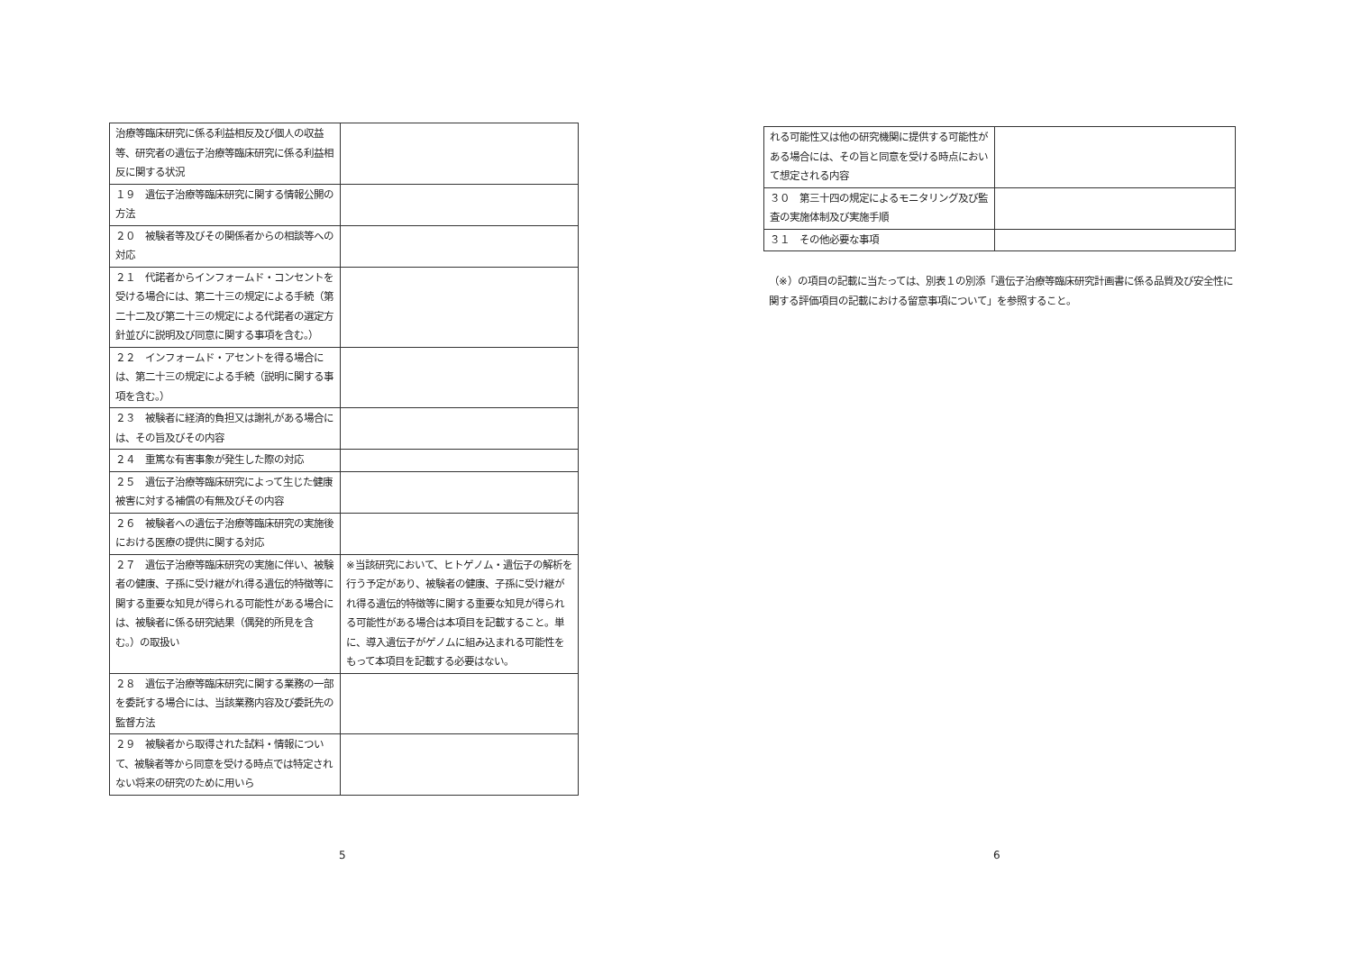| 治療等臨床研究に係る利益相反及び個人の収益等、研究者の遺伝子治療等臨床研究に係る利益相反に関する状況 | |
| １９ 遺伝子治療等臨床研究に関する情報公開の方法 | |
| ２０ 被験者等及びその関係者からの相談等への対応 | |
| ２１ 代諾者からインフォームド・コンセントを受ける場合には、第二十三の規定による手続（第二十二及び第二十三の規定による代諾者の選定方針並びに説明及び同意に関する事項を含む。） | |
| ２２ インフォームド・アセントを得る場合には、第二十三の規定による手続（説明に関する事項を含む。） | |
| ２３ 被験者に経済的負担又は謝礼がある場合には、その旨及びその内容 | |
| ２４ 重篤な有害事象が発生した際の対応 | |
| ２５ 遺伝子治療等臨床研究によって生じた健康被害に対する補償の有無及びその内容 | |
| ２６ 被験者への遺伝子治療等臨床研究の実施後における医療の提供に関する対応 | |
| ２７ 遺伝子治療等臨床研究の実施に伴い、被験者の健康、子孫に受け継がれ得る遺伝的特徴等に関する重要な知見が得られる可能性がある場合には、被験者に係る研究結果（偶発的所見を含む。）の取扱い | ※当該研究において、ヒトゲノム・遺伝子の解析を行う予定があり、被験者の健康、子孫に受け継がれ得る遺伝的特徴等に関する重要な知見が得られる可能性がある場合は本項目を記載すること。単に、導入遺伝子がゲノムに組み込まれる可能性をもって本項目を記載する必要はない。 |
| ２８ 遺伝子治療等臨床研究に関する業務の一部を委託する場合には、当該業務内容及び委託先の監督方法 | |
| ２９ 被験者から取得された試料・情報について、被験者等から同意を受ける時点では特定されない将来の研究のために用いら | |
5
| れる可能性又は他の研究機関に提供する可能性がある場合には、その旨と同意を受ける時点において想定される内容 | |
| ３０ 第三十四の規定によるモニタリング及び監査の実施体制及び実施手順 | |
| ３１ その他必要な事項 | |
（※）の項目の記載に当たっては、別表１の別添「遺伝子治療等臨床研究計画書に係る品質及び安全性に関する評価項目の記載における留意事項について」を参照すること。
6